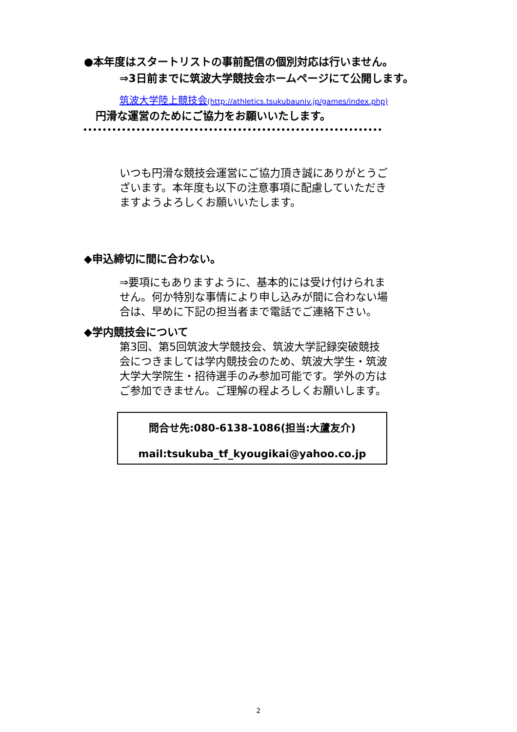●本年度はスタートリストの事前配信の個別対応は行いません。
⇒3日前までに筑波大学競技会ホームページにて公開します。
筑波大学陸上競技会(http://athletics.tsukubauniv.jp/games/index.php)
円滑な運営のためにご協力をお願いいたします。
いつも円滑な競技会運営にご協力頂き誠にありがとうございます。本年度も以下の注意事項に配慮していただきますようよろしくお願いいたします。
◆申込締切に間に合わない。
⇒要項にもありますように、基本的には受け付けられません。何か特別な事情により申し込みが間に合わない場合は、早めに下記の担当者まで電話でご連絡下さい。
◆学内競技会について
第3回、第5回筑波大学競技会、筑波大学記録突破競技会につきましては学内競技会のため、筑波大学生・筑波大学大学院生・招待選手のみ参加可能です。学外の方はご参加できません。ご理解の程よろしくお願いします。
問合せ先:080-6138-1086(担当:大蘆友介)
mail:tsukuba_tf_kyougikai@yahoo.co.jp
2